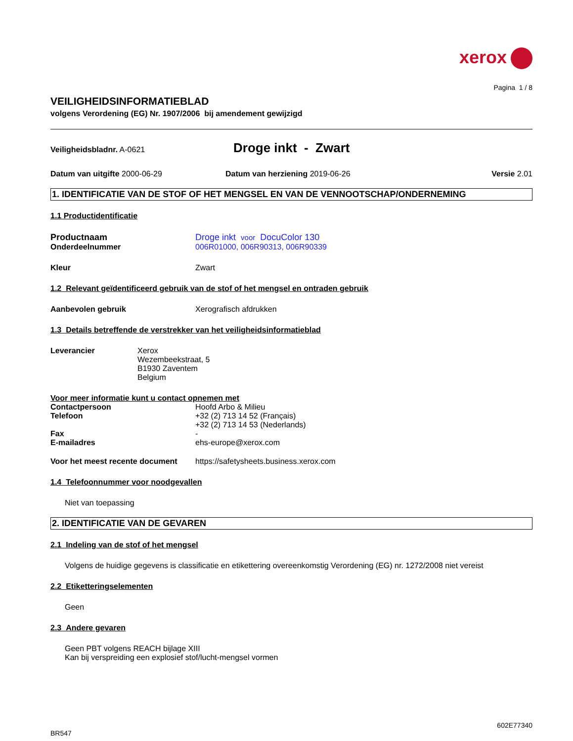xerox
Pagina 1 / 8
VEILIGHEIDSINFORMATIEBLAD
volgens Verordening (EG) Nr. 1907/2006 bij amendement gewijzigd
Veiligheidsbladnr. A-0621
Droge inkt - Zwart
Datum van uitgifte 2000-06-29 Datum van herziening 2019-06-26
Versie 2.01
1. IDENTIFICATIE VAN DE STOF OF HET MENGSEL EN VAN DE VENNOOTSCHAP/ONDERNEMING
1.1 Productidentificatie
Productnaam Droge inkt voor DocuColor 130
Onderdeelnummer 006R01000, 006R90313, 006R90339
Kleur Zwart
1.2 Relevant geïdentificeerd gebruik van de stof of het mengsel en ontraden gebruik
Aanbevolen gebruik Xerografisch afdrukken
1.3 Details betreffende de verstrekker van het veiligheidsinformatieblad
Leverancier Xerox
Wezembeekstraat, 5
B1930 Zaventem
Belgium
Voor meer informatie kunt u contact opnemen met
Contactpersoon Hoofd Arbo & Milieu
Telefoon +32 (2) 713 14 52 (Français)
+32 (2) 713 14 53 (Nederlands)
Fax -
E-mailadres ehs-europe@xerox.com
Voor het meest recente document https://safetysheets.business.xerox.com
1.4 Telefoonnummer voor noodgevallen
Niet van toepassing
2. IDENTIFICATIE VAN DE GEVAREN
2.1 Indeling van de stof of het mengsel
Volgens de huidige gegevens is classificatie en etikettering overeenkomstig Verordening (EG) nr. 1272/2008 niet vereist
2.2 Etiketteringselementen
Geen
2.3 Andere gevaren
Geen PBT volgens REACH bijlage XIII
Kan bij verspreiding een explosief stof/lucht-mengsel vormen
602E77340
BR547